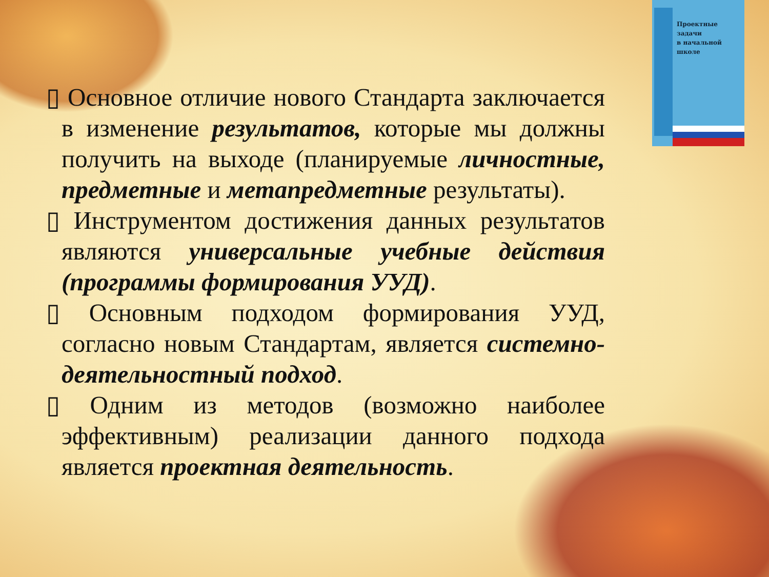Проектные
задачи
в начальной
школе
▯ Основное отличие нового Стандарта заключается в изменение результатов, которые мы должны получить на выходе (планируемые личностные, предметные и метапредметные результаты).
▯ Инструментом достижения данных результатов являются универсальные учебные действия (программы формирования УУД).
▯ Основным подходом формирования УУД, согласно новым Стандартам, является системно-деятельностный подход.
▯ Одним из методов (возможно наиболее эффективным) реализации данного подхода является проектная деятельность.